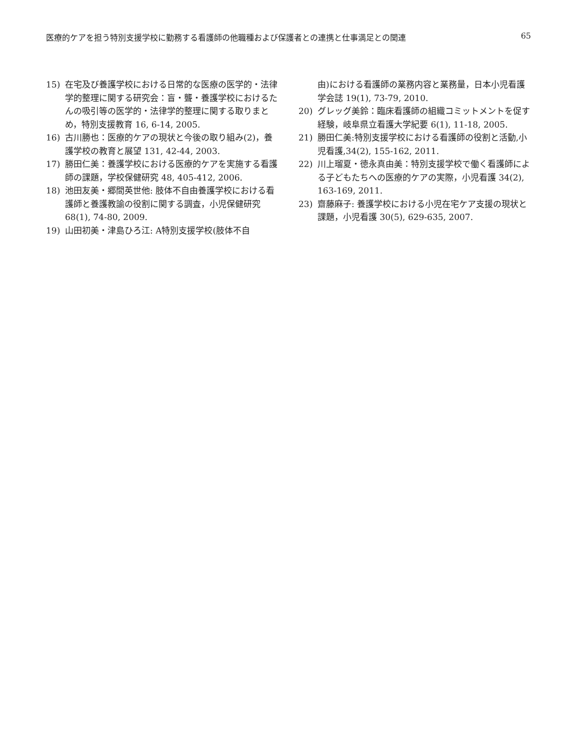医療的ケアを担う特別支援学校に勤務する看護師の他職種および保護者との連携と仕事満足との関連 65
15) 在宅及び養護学校における日常的な医療の医学的・法律学的整理に関する研究会：盲・聾・養護学校におけるたんの吸引等の医学的・法律学的整理に関する取りまとめ，特別支援教育 16, 6-14, 2005.
16) 古川勝也：医療的ケアの現状と今後の取り組み(2)，養護学校の教育と展望 131, 42-44, 2003.
17) 勝田仁美：養護学校における医療的ケアを実施する看護師の課題，学校保健研究 48, 405-412, 2006.
18) 池田友美・郷間英世他: 肢体不自由養護学校における看護師と養護教諭の役割に関する調査，小児保健研究 68(1), 74-80, 2009.
19) 山田初美・津島ひろ江: A特別支援学校(肢体不自
由)における看護師の業務内容と業務量，日本小児看護学会誌 19(1), 73-79, 2010.
20) グレッグ美鈴：臨床看護師の組織コミットメントを促す経験，岐阜県立看護大学紀要 6(1), 11-18, 2005.
21) 勝田仁美:特別支援学校における看護師の役割と活動,小児看護,34(2), 155-162, 2011.
22) 川上瑠夏・徳永真由美：特別支援学校で働く看護師による子どもたちへの医療的ケアの実際，小児看護 34(2), 163-169, 2011.
23) 齋藤麻子: 養護学校における小児在宅ケア支援の現状と課題，小児看護 30(5), 629-635, 2007.